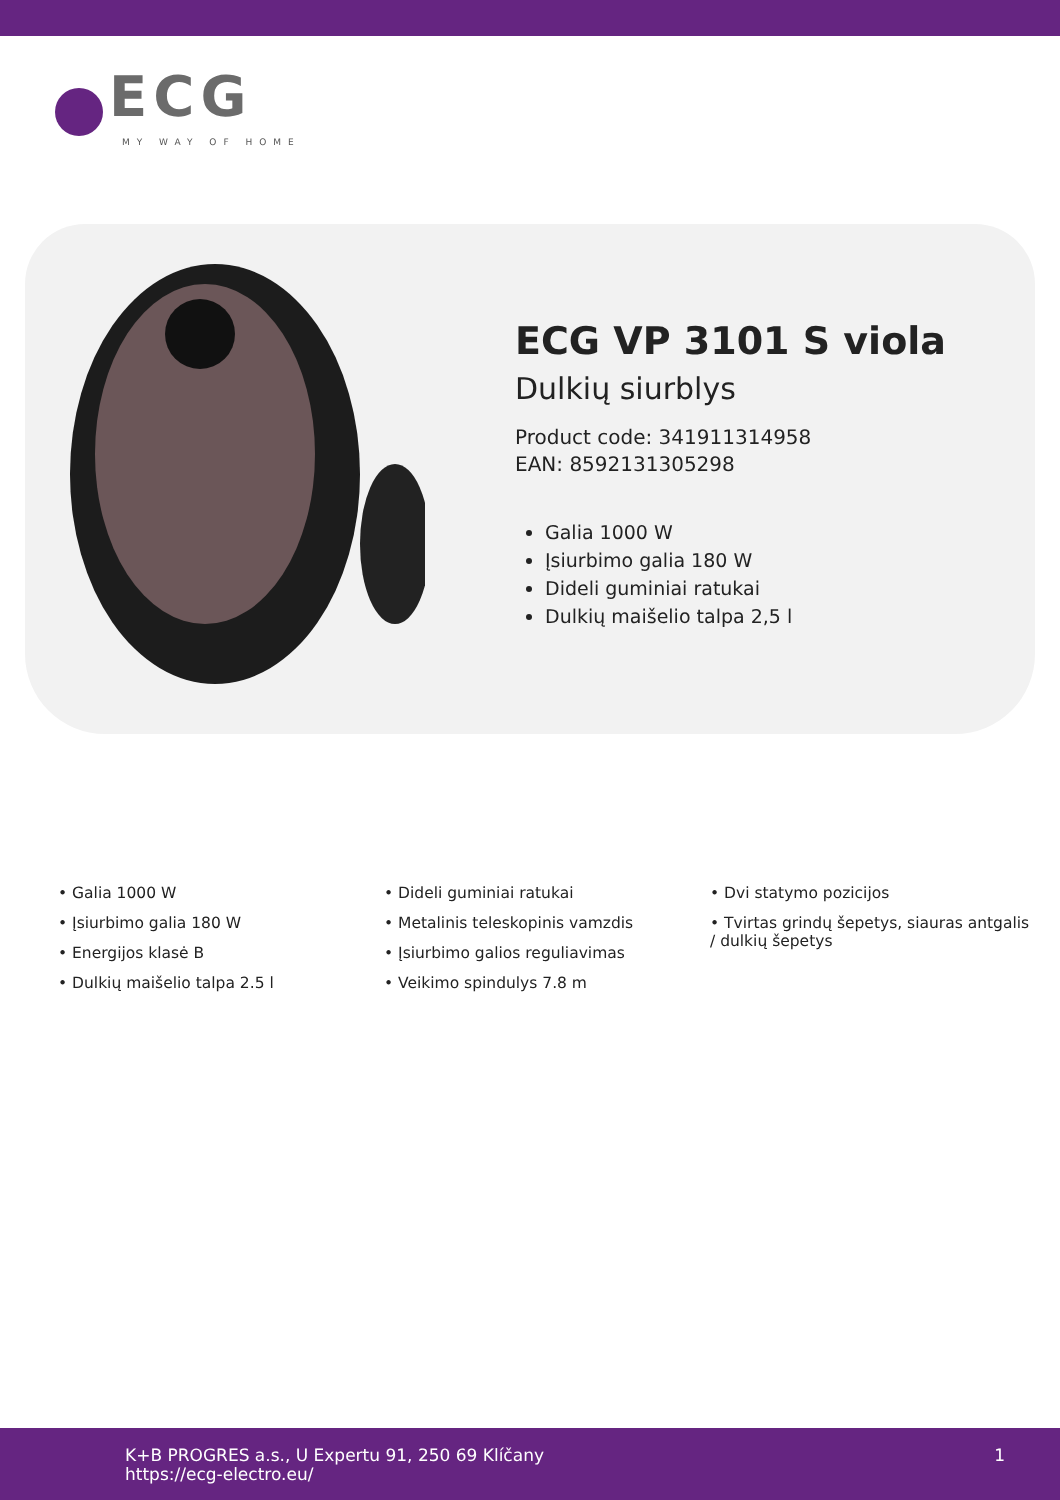ECG
MY WAY OF HOME
ECG VP 3101 S viola
Dulkių siurblys
Product code: 341911314958
EAN: 8592131305298
Galia 1000 W
Įsiurbimo galia 180 W
Dideli guminiai ratukai
Dulkių maišelio talpa 2,5 l
• Galia 1000 W
• Įsiurbimo galia 180 W
• Energijos klasė B
• Dulkių maišelio talpa 2.5 l
• Dideli guminiai ratukai
• Metalinis teleskopinis vamzdis
• Įsiurbimo galios reguliavimas
• Veikimo spindulys 7.8 m
• Dvi statymo pozicijos
• Tvirtas grindų šepetys, siauras antgalis / dulkių šepetys
K+B PROGRES a.s., U Expertu 91, 250 69 Klíčany
https://ecg-electro.eu/
1